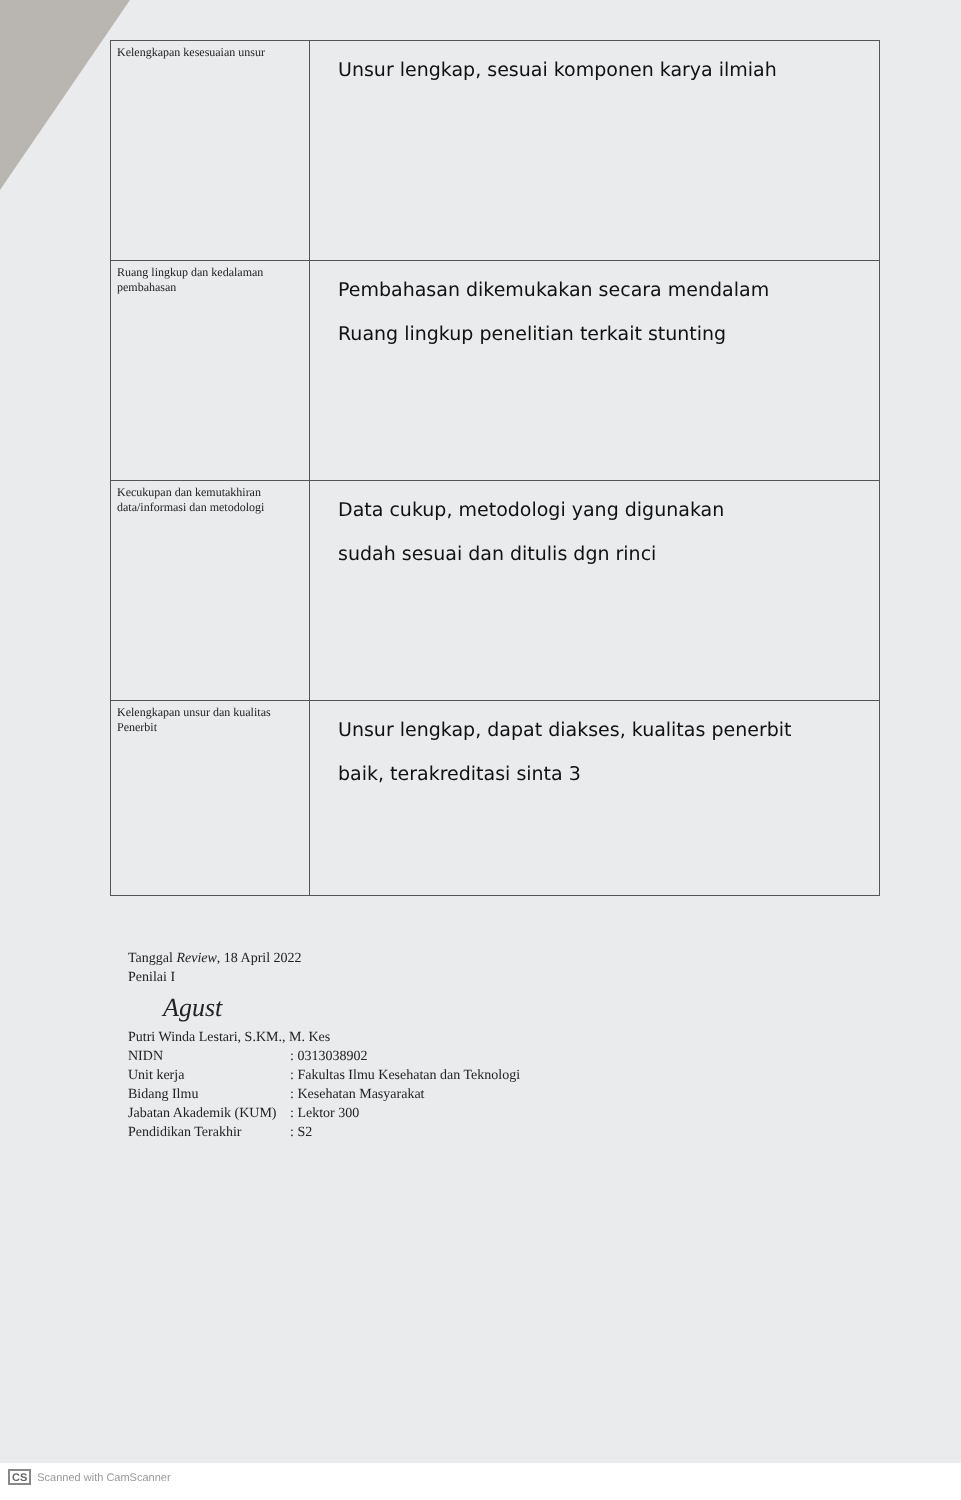| Kelengkapan kesesuaian unsur | Unsur lengkap, sesuai komponen karya ilmiah |
| Ruang lingkup dan kedalaman pembahasan | Pembahasan dikemukakan secara mendalam Ruang lingkup penelitian terkait stunting |
| Kecukupan dan kemutakhiran data/informasi dan metodologi | Data cukup, metodologi yang digunakan sudah sesuai dan ditulis dgn rinci |
| Kelengkapan unsur dan kualitas Penerbit | Unsur lengkap, dapat diakses, kualitas penerbit baik, terakreditasi sinta 3 |
Tanggal Review, 18 April 2022
Penilai I
Agust
Putri Winda Lestari, S.KM., M. Kes
NIDN: 0313038902
Unit kerja: Fakultas Ilmu Kesehatan dan Teknologi
Bidang Ilmu: Kesehatan Masyarakat
Jabatan Akademik (KUM): Lektor 300
Pendidikan Terakhir: S2
CS Scanned with CamScanner